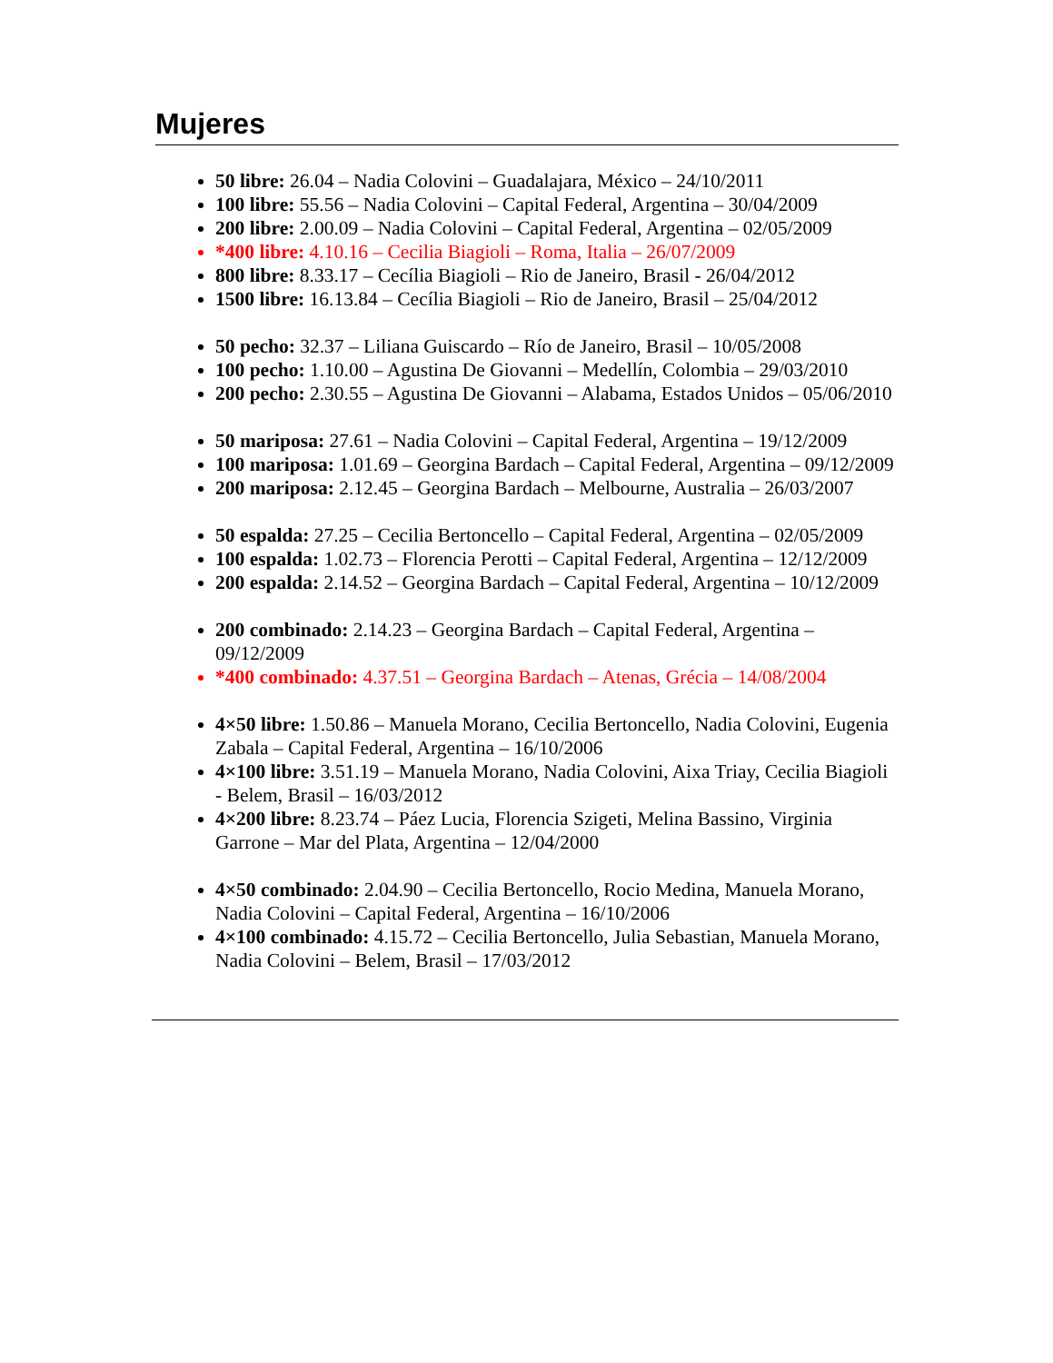Mujeres
50 libre: 26.04 – Nadia Colovini – Guadalajara, México – 24/10/2011
100 libre: 55.56 – Nadia Colovini – Capital Federal, Argentina – 30/04/2009
200 libre: 2.00.09 – Nadia Colovini – Capital Federal, Argentina – 02/05/2009
*400 libre: 4.10.16 – Cecilia Biagioli – Roma, Italia – 26/07/2009
800 libre: 8.33.17 – Cecília Biagioli – Rio de Janeiro, Brasil - 26/04/2012
1500 libre: 16.13.84 – Cecília Biagioli – Rio de Janeiro, Brasil – 25/04/2012
50 pecho: 32.37 – Liliana Guiscardo – Río de Janeiro, Brasil – 10/05/2008
100 pecho: 1.10.00 – Agustina De Giovanni – Medellín, Colombia – 29/03/2010
200 pecho: 2.30.55 – Agustina De Giovanni – Alabama, Estados Unidos – 05/06/2010
50 mariposa: 27.61 – Nadia Colovini – Capital Federal, Argentina – 19/12/2009
100 mariposa: 1.01.69 – Georgina Bardach – Capital Federal, Argentina – 09/12/2009
200 mariposa: 2.12.45 – Georgina Bardach – Melbourne, Australia – 26/03/2007
50 espalda: 27.25 – Cecilia Bertoncello – Capital Federal, Argentina – 02/05/2009
100 espalda: 1.02.73 – Florencia Perotti – Capital Federal, Argentina – 12/12/2009
200 espalda: 2.14.52 – Georgina Bardach – Capital Federal, Argentina – 10/12/2009
200 combinado: 2.14.23 – Georgina Bardach – Capital Federal, Argentina – 09/12/2009
*400 combinado: 4.37.51 – Georgina Bardach – Atenas, Grécia – 14/08/2004
4×50 libre: 1.50.86 – Manuela Morano, Cecilia Bertoncello, Nadia Colovini, Eugenia Zabala – Capital Federal, Argentina – 16/10/2006
4×100 libre: 3.51.19 – Manuela Morano, Nadia Colovini, Aixa Triay, Cecilia Biagioli - Belem, Brasil – 16/03/2012
4×200 libre: 8.23.74 – Páez Lucia, Florencia Szigeti, Melina Bassino, Virginia Garrone – Mar del Plata, Argentina – 12/04/2000
4×50 combinado: 2.04.90 – Cecilia Bertoncello, Rocio Medina, Manuela Morano, Nadia Colovini – Capital Federal, Argentina – 16/10/2006
4×100 combinado: 4.15.72 – Cecilia Bertoncello, Julia Sebastian, Manuela Morano, Nadia Colovini – Belem, Brasil – 17/03/2012